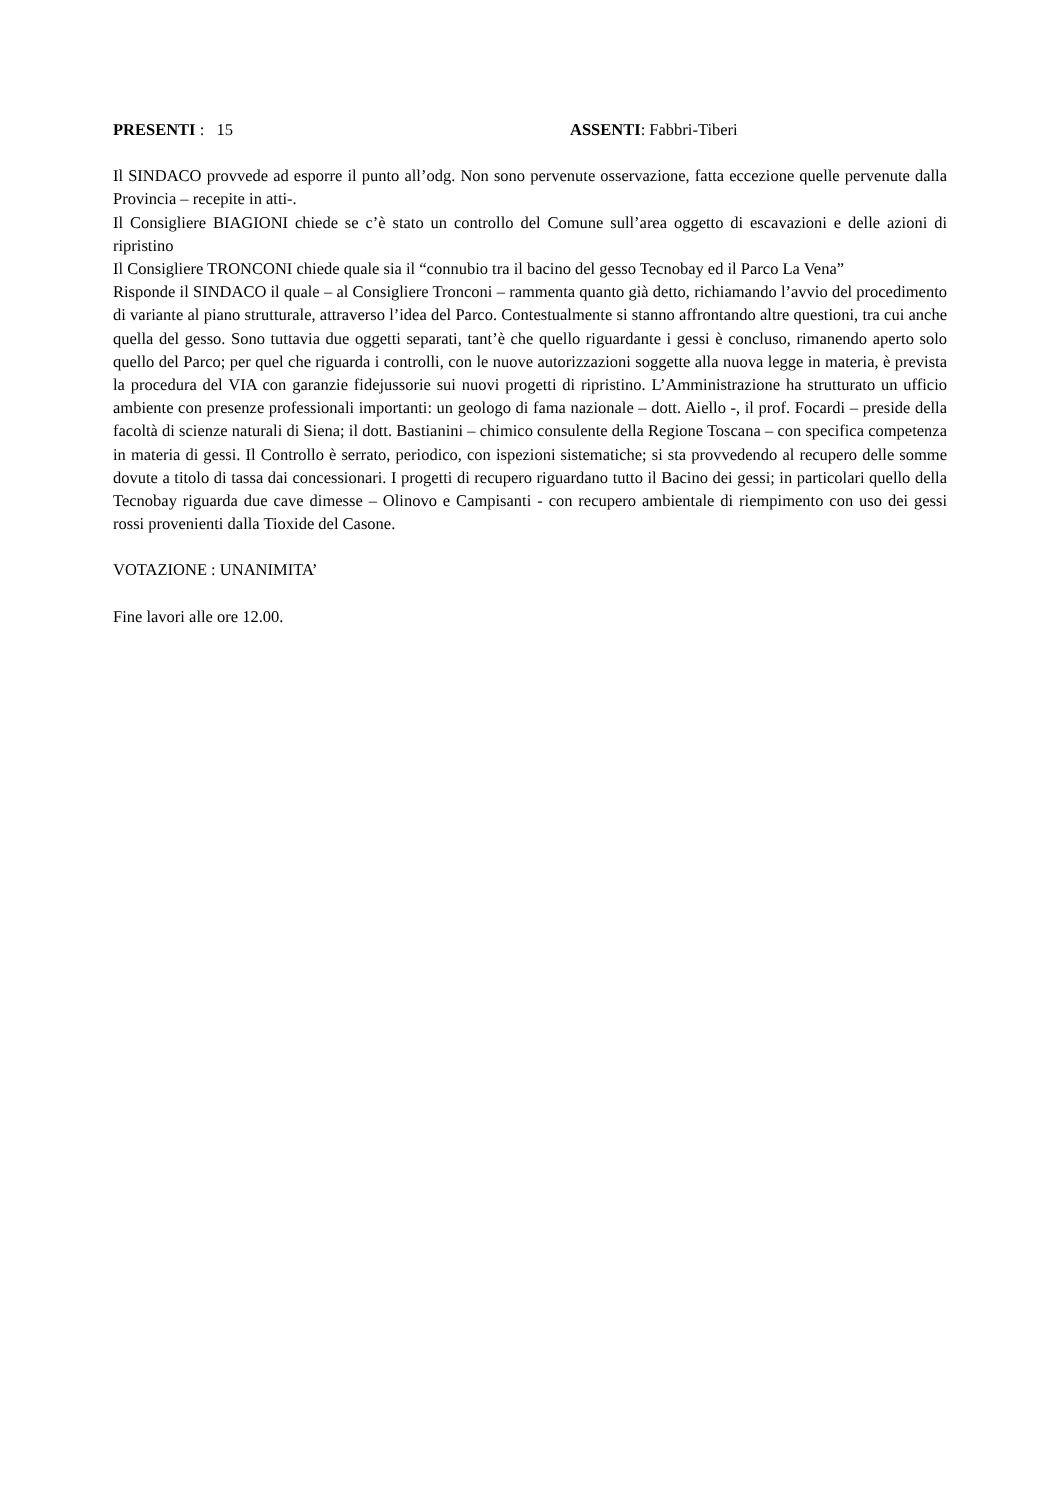PRESENTI : 15 ASSENTI: Fabbri-Tiberi
Il SINDACO provvede ad esporre il punto all’odg. Non sono pervenute osservazione, fatta eccezione quelle pervenute dalla Provincia – recepite in atti-.
Il Consigliere BIAGIONI chiede se c’è stato un controllo del Comune sull’area oggetto di escavazioni e delle azioni di ripristino
Il Consigliere TRONCONI chiede quale sia il “connubio tra il bacino del gesso Tecnobay ed il Parco La Vena”
Risponde il SINDACO il quale – al Consigliere Tronconi – rammenta quanto già detto, richiamando l’avvio del procedimento di variante al piano strutturale, attraverso l’idea del Parco. Contestualmente si stanno affrontando altre questioni, tra cui anche quella del gesso. Sono tuttavia due oggetti separati, tant’è che quello riguardante i gessi è concluso, rimanendo aperto solo quello del Parco; per quel che riguarda i controlli, con le nuove autorizzazioni soggette alla nuova legge in materia, è prevista la procedura del VIA con garanzie fidejussorie sui nuovi progetti di ripristino. L’Amministrazione ha strutturato un ufficio ambiente con presenze professionali importanti: un geologo di fama nazionale – dott. Aiello -, il prof. Focardi – preside della facoltà di scienze naturali di Siena; il dott. Bastianini – chimico consulente della Regione Toscana – con specifica competenza in materia di gessi. Il Controllo è serrato, periodico, con ispezioni sistematiche; si sta provvedendo al recupero delle somme dovute a titolo di tassa dai concessionari. I progetti di recupero riguardano tutto il Bacino dei gessi; in particolari quello della Tecnobay riguarda due cave dimesse – Olinovo e Campisanti - con recupero ambientale di riempimento con uso dei gessi rossi provenienti dalla Tioxide del Casone.
VOTAZIONE : UNANIMITA’
Fine lavori alle ore 12.00.